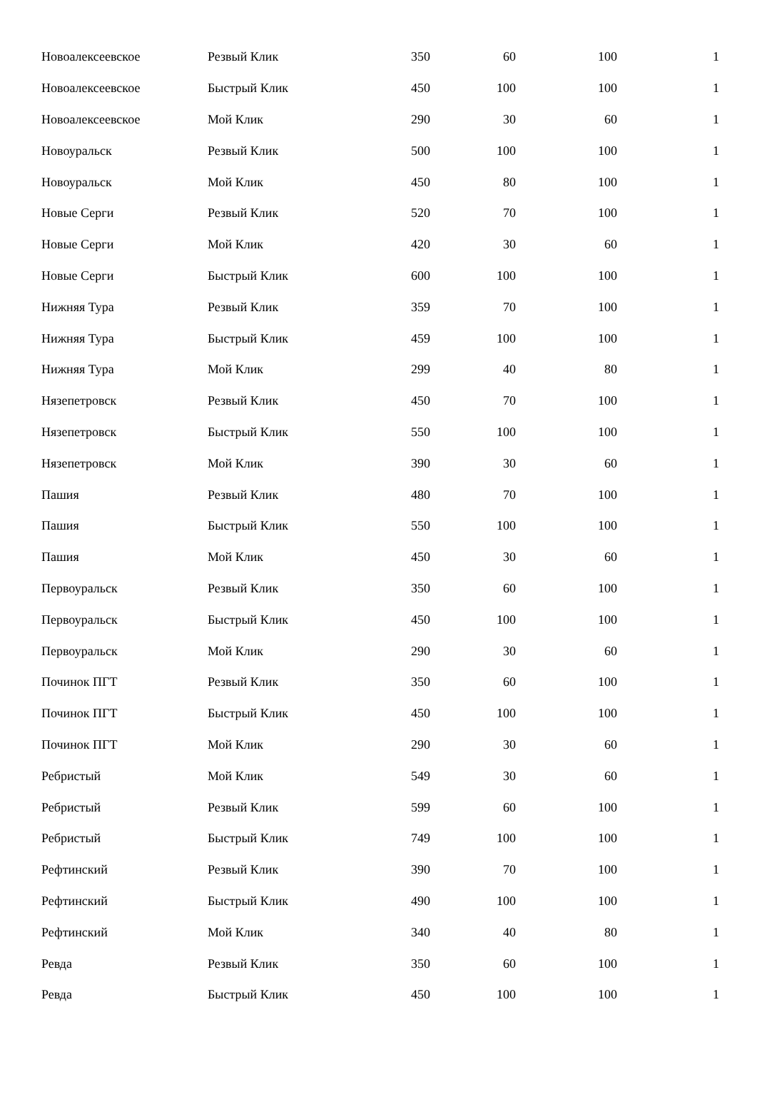| Новоалексеевское | Резвый Клик | 350 | 60 | 100 | 1 |
| Новоалексеевское | Быстрый Клик | 450 | 100 | 100 | 1 |
| Новоалексеевское | Мой Клик | 290 | 30 | 60 | 1 |
| Новоуральск | Резвый Клик | 500 | 100 | 100 | 1 |
| Новоуральск | Мой Клик | 450 | 80 | 100 | 1 |
| Новые Серги | Резвый Клик | 520 | 70 | 100 | 1 |
| Новые Серги | Мой Клик | 420 | 30 | 60 | 1 |
| Новые Серги | Быстрый Клик | 600 | 100 | 100 | 1 |
| Нижняя Тура | Резвый Клик | 359 | 70 | 100 | 1 |
| Нижняя Тура | Быстрый Клик | 459 | 100 | 100 | 1 |
| Нижняя Тура | Мой Клик | 299 | 40 | 80 | 1 |
| Нязепетровск | Резвый Клик | 450 | 70 | 100 | 1 |
| Нязепетровск | Быстрый Клик | 550 | 100 | 100 | 1 |
| Нязепетровск | Мой Клик | 390 | 30 | 60 | 1 |
| Пашия | Резвый Клик | 480 | 70 | 100 | 1 |
| Пашия | Быстрый Клик | 550 | 100 | 100 | 1 |
| Пашия | Мой Клик | 450 | 30 | 60 | 1 |
| Первоуральск | Резвый Клик | 350 | 60 | 100 | 1 |
| Первоуральск | Быстрый Клик | 450 | 100 | 100 | 1 |
| Первоуральск | Мой Клик | 290 | 30 | 60 | 1 |
| Починок ПГТ | Резвый Клик | 350 | 60 | 100 | 1 |
| Починок ПГТ | Быстрый Клик | 450 | 100 | 100 | 1 |
| Починок ПГТ | Мой Клик | 290 | 30 | 60 | 1 |
| Ребристый | Мой Клик | 549 | 30 | 60 | 1 |
| Ребристый | Резвый Клик | 599 | 60 | 100 | 1 |
| Ребристый | Быстрый Клик | 749 | 100 | 100 | 1 |
| Рефтинский | Резвый Клик | 390 | 70 | 100 | 1 |
| Рефтинский | Быстрый Клик | 490 | 100 | 100 | 1 |
| Рефтинский | Мой Клик | 340 | 40 | 80 | 1 |
| Ревда | Резвый Клик | 350 | 60 | 100 | 1 |
| Ревда | Быстрый Клик | 450 | 100 | 100 | 1 |